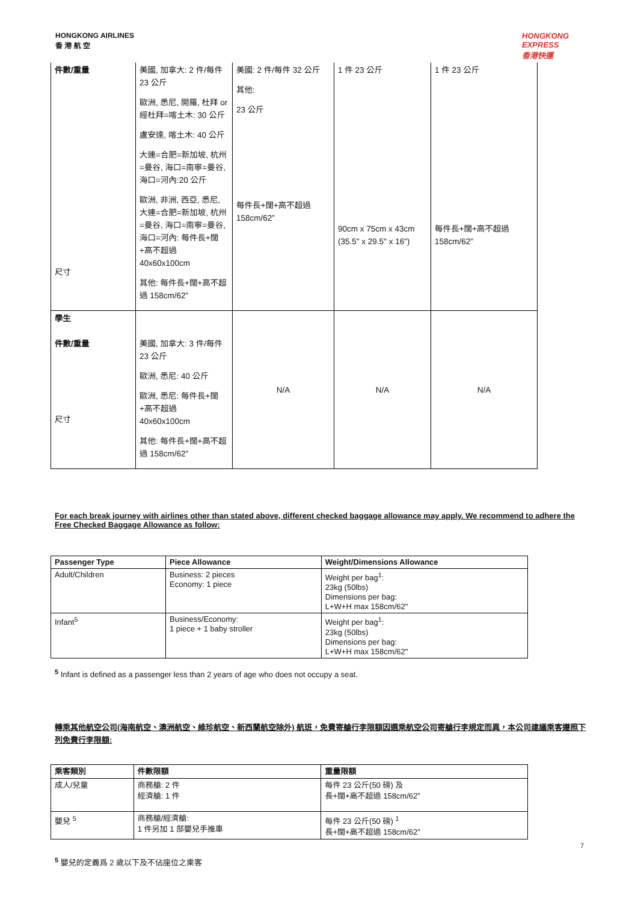HONGKONG AIRLINES
香 港 航 空
HONGKONG
EXPRESS
香港快運
| 件數/重量 尺寸 | 美國, 加拿大: 2 件/每件 23 公斤 歐洲, 悉尼, 開羅, 杜拜 or 經杜拜=喀土木: 30 公斤 盧安達, 喀土木: 40 公斤 大連=合肥=新加坡, 杭州=曼谷, 海口=南寧=曼谷, 海口=河內:20 公斤 歐洲, 非洲, 西亞, 悉尼, 大連=合肥=新加坡, 杭州=曼谷, 海口=南寧=曼谷, 海口=河內: 每件長+闊+高不超過 40x60x100cm 其他: 每件長+闊+高不超過 158cm/62” | 美國: 2 件/每件 32 公斤 其他: 23 公斤 每件長+闊+高不超過 158cm/62” | 1 件 23 公斤 90cm x 75cm x 43cm (35.5" x 29.5" x 16") | 1 件 23 公斤 每件長+闊+高不超過 158cm/62” |
| 學生 件數/重量 尺寸 | 美國, 加拿大: 3 件/每件 23 公斤 歐洲, 悉尼: 40 公斤 歐洲, 悉尼: 每件長+闊+高不超過 40x60x100cm 其他: 每件長+闊+高不超過 158cm/62” | N/A | N/A | N/A |
For each break journey with airlines other than stated above, different checked baggage allowance may apply. We recommend to adhere the Free Checked Baggage Allowance as follow:
| Passenger Type | Piece Allowance | Weight/Dimensions Allowance |
| --- | --- | --- |
| Adult/Children | Business: 2 pieces Economy: 1 piece | Weight per bag<sup>1</sup>: 23kg (50lbs) Dimensions per bag: L+W+H max 158cm/62" |
| Infant<sup>5</sup> | Business/Economy: 1 piece + 1 baby stroller | Weight per bag<sup>1</sup>: 23kg (50lbs) Dimensions per bag: L+W+H max 158cm/62" |
<sup>5</sup> Infant is defined as a passenger less than 2 years of age who does not occupy a seat.
轉乘其他航空公司(海南航空、澳洲航空、維珍航空、新西蘭航空除外) 航班，免費寄艙行李限額因選乘航空公司寄艙行李規定而異，本公司建議乘客遵照下列免費行李限額:
| 乘客類別 | 件數限額 | 重量限額 |
| --- | --- | --- |
| 成人/兒童 | 商務艙: 2 件 經濟艙: 1 件 | 每件 23 公斤(50 磅) 及 長+闊+高不超過 158cm/62” |
| 嬰兒 <sup>5</sup> | 商務艙/經濟艙: 1 件另加 1 部嬰兒手推車 | 每件 23 公斤(50 磅) <sup>1</sup> 長+闊+高不超過 158cm/62” |
<sup>5</sup> 嬰兒的定義爲 2 歲以下及不佔座位之乘客
7